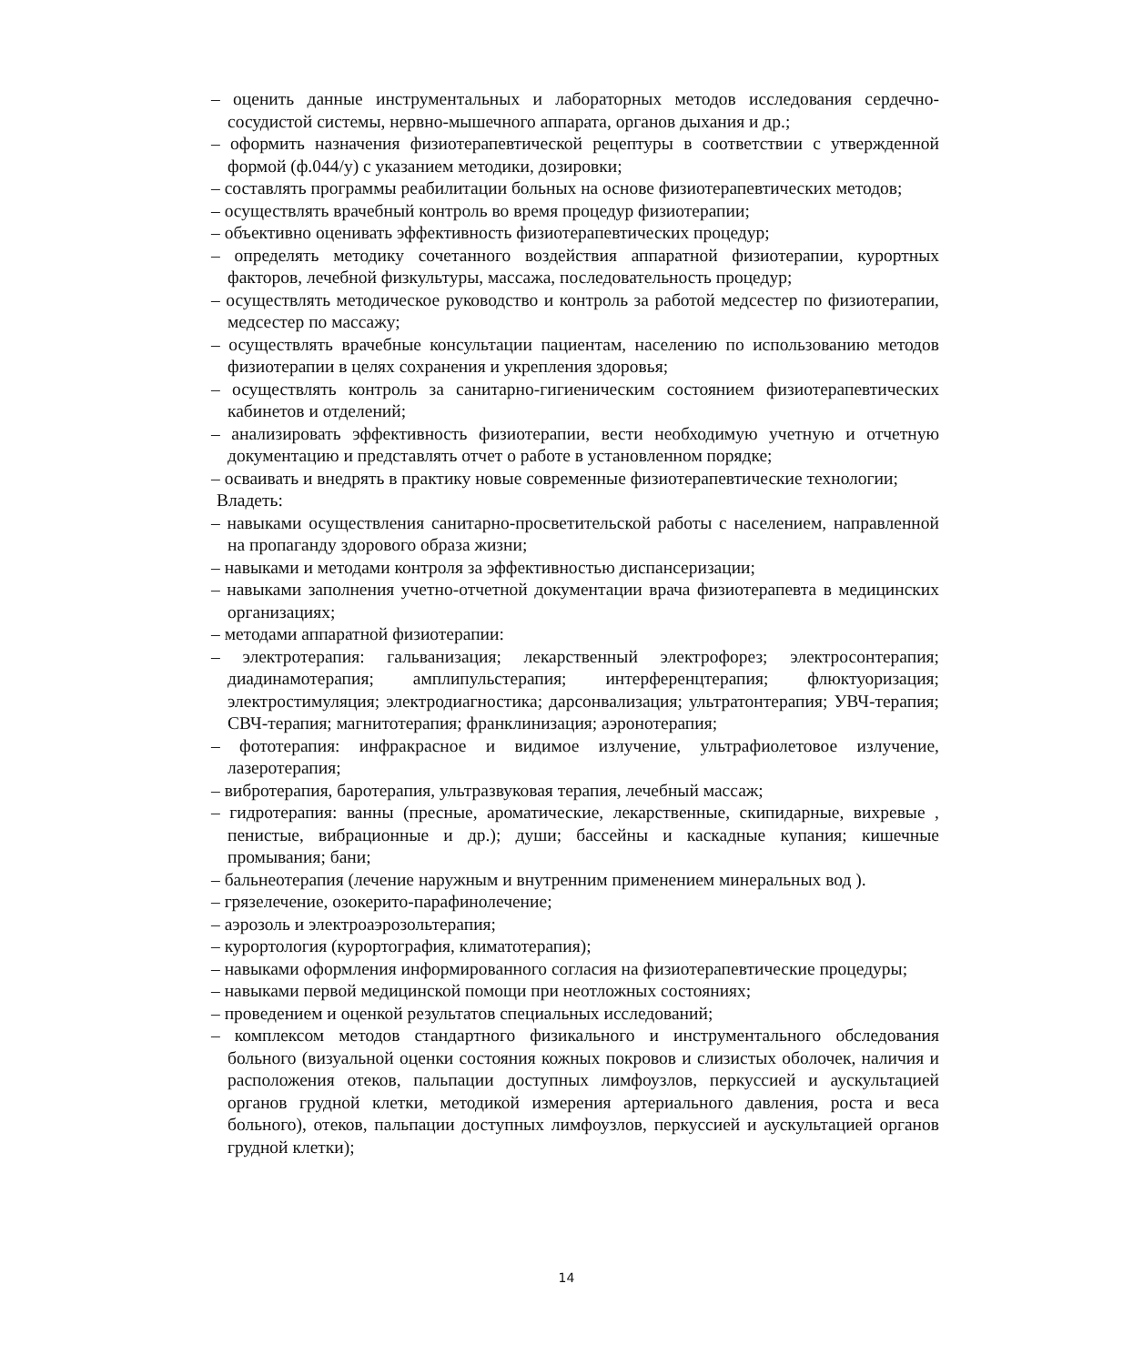– оценить данные инструментальных и лабораторных методов исследования сердечно-сосудистой системы, нервно-мышечного аппарата, органов дыхания и др.;
– оформить назначения физиотерапевтической рецептуры в соответствии с утвержденной формой (ф.044/у) с указанием методики, дозировки;
– составлять программы реабилитации больных на основе физиотерапевтических методов;
– осуществлять врачебный контроль во время процедур физиотерапии;
– объективно оценивать эффективность физиотерапевтических процедур;
– определять методику сочетанного воздействия аппаратной физиотерапии, курортных факторов, лечебной физкультуры, массажа, последовательность процедур;
– осуществлять методическое руководство и контроль за работой медсестер по физиотерапии, медсестер по массажу;
– осуществлять врачебные консультации пациентам, населению по использованию методов физиотерапии в целях сохранения и укрепления здоровья;
– осуществлять контроль за санитарно-гигиеническим состоянием физиотерапевтических кабинетов и отделений;
– анализировать эффективность физиотерапии, вести необходимую учетную и отчетную документацию и представлять отчет о работе в установленном порядке;
– осваивать и внедрять в практику новые современные физиотерапевтические технологии;
Владеть:
– навыками осуществления санитарно-просветительской работы с населением, направленной на пропаганду здорового образа жизни;
– навыками и методами контроля за эффективностью диспансеризации;
– навыками заполнения учетно-отчетной документации врача физиотерапевта в медицинских организациях;
– методами аппаратной физиотерапии:
– электротерапия: гальванизация; лекарственный электрофорез; электросонтерапия; диадинамотерапия; амплипульстерапия; интерференцтерапия; флюктуоризация; электростимуляция; электродиагностика; дарсонвализация; ультратонтерапия; УВЧ-терапия; СВЧ-терапия; магнитотерапия; франклинизация; аэронотерапия;
– фототерапия: инфракрасное и видимое излучение, ультрафиолетовое излучение, лазеротерапия;
– вибротерапия, баротерапия, ультразвуковая терапия, лечебный массаж;
– гидротерапия: ванны (пресные, ароматические, лекарственные, скипидарные, вихревые , пенистые, вибрационные и др.); души; бассейны и каскадные купания; кишечные промывания; бани;
– бальнеотерапия (лечение наружным и внутренним применением минеральных вод ).
– грязелечение, озокерито-парафинолечение;
– аэрозоль и электроаэрозольтерапия;
– курортология (курортография, климатотерапия);
– навыками оформления информированного согласия на физиотерапевтические процедуры;
– навыками первой медицинской помощи при неотложных состояниях;
– проведением и оценкой результатов специальных исследований;
– комплексом методов стандартного физикального и инструментального обследования больного (визуальной оценки состояния кожных покровов и слизистых оболочек, наличия и расположения отеков, пальпации доступных лимфоузлов, перкуссией и аускультацией органов грудной клетки, методикой измерения артериального давления, роста и веса больного), отеков, пальпации доступных лимфоузлов, перкуссией и аускультацией органов грудной клетки);
14